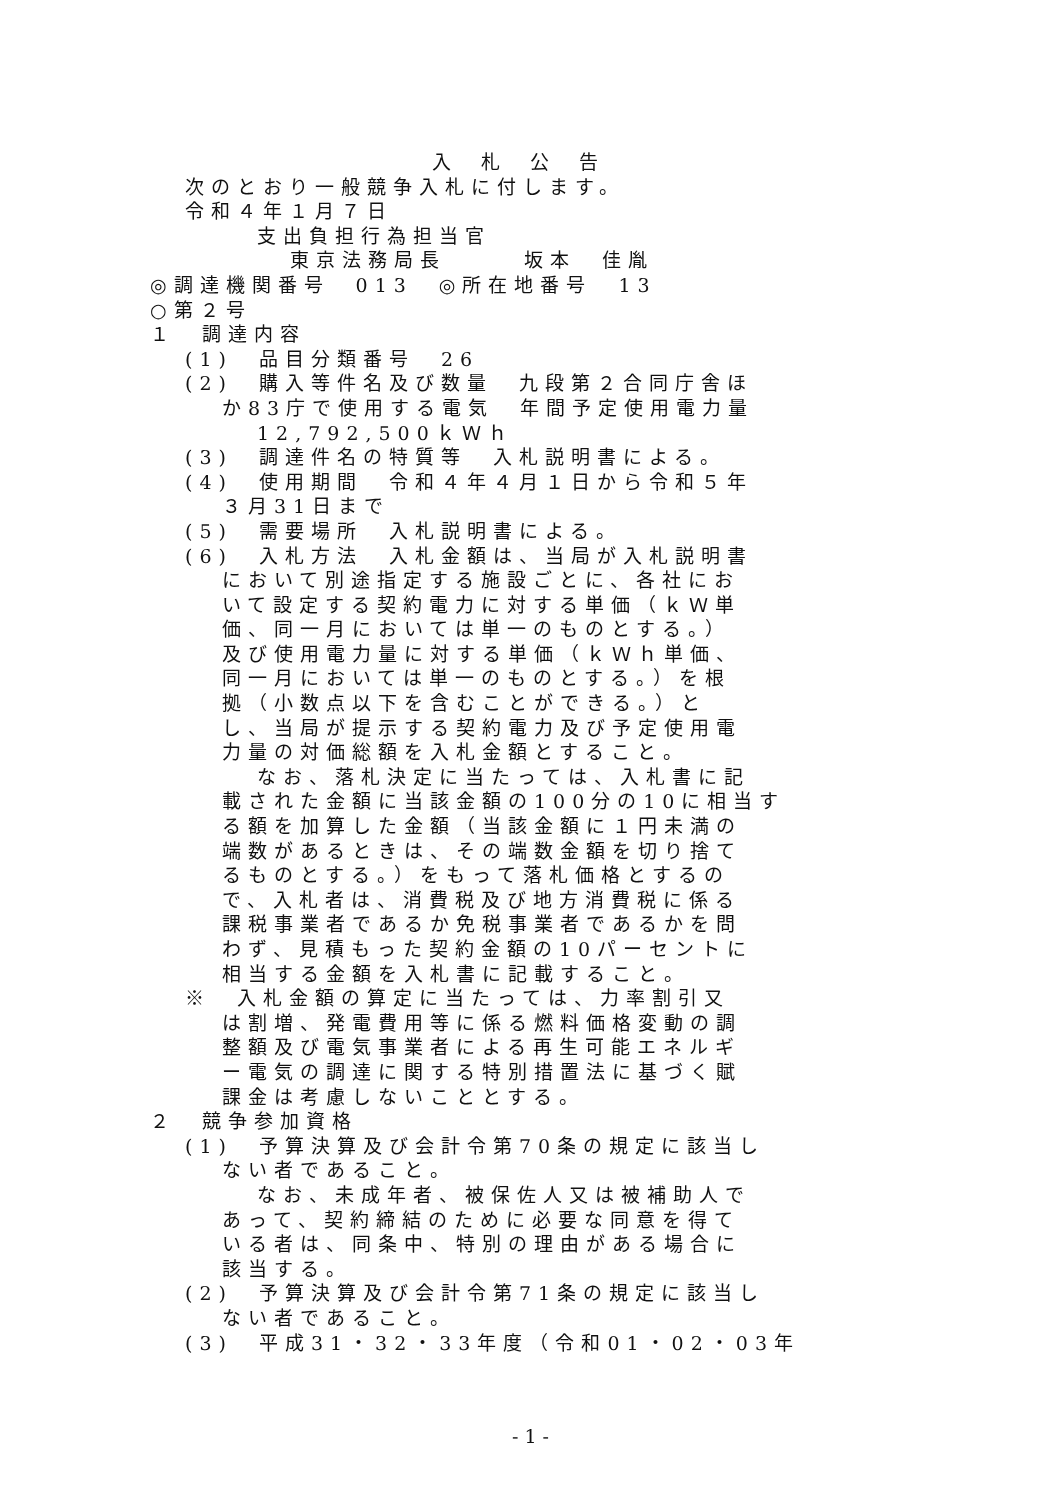入札公告
次のとおり一般競争入札に付します。
令和４年１月７日
支出負担行為担当官
東京法務局長　　　坂本　佳胤
◎調達機関番号　013　◎所在地番号　13
○第２号
１　調達内容
(1)　品目分類番号　26
(2)　購入等件名及び数量　九段第２合同庁舎ほ
か83庁で使用する電気　年間予定使用電力量
12,792,500ｋＷｈ
(3)　調達件名の特質等　入札説明書による。
(4)　使用期間　令和４年４月１日から令和５年
３月31日まで
(5)　需要場所　入札説明書による。
(6)　入札方法　入札金額は、当局が入札説明書
において別途指定する施設ごとに、各社にお
いて設定する契約電力に対する単価（ｋＷ単
価、同一月においては単一のものとする。）
及び使用電力量に対する単価（ｋＷｈ単価、
同一月においては単一のものとする。）を根
拠（小数点以下を含むことができる。）と
し、当局が提示する契約電力及び予定使用電
力量の対価総額を入札金額とすること。
なお、落札決定に当たっては、入札書に記
載された金額に当該金額の100分の10に相当す
る額を加算した金額（当該金額に１円未満の
端数があるときは、その端数金額を切り捨て
るものとする。）をもって落札価格とするの
で、入札者は、消費税及び地方消費税に係る
課税事業者であるか免税事業者であるかを問
わず、見積もった契約金額の10パーセントに
相当する金額を入札書に記載すること。
※　入札金額の算定に当たっては、力率割引又
は割増、発電費用等に係る燃料価格変動の調
整額及び電気事業者による再生可能エネルギ
ー電気の調達に関する特別措置法に基づく賦
課金は考慮しないこととする。
２　競争参加資格
(1)　予算決算及び会計令第70条の規定に該当し
ない者であること。
なお、未成年者、被保佐人又は被補助人で
あって、契約締結のために必要な同意を得て
いる者は、同条中、特別の理由がある場合に
該当する。
(2)　予算決算及び会計令第71条の規定に該当し
ない者であること。
(3)　平成31・32・33年度（令和01・02・03年
- 1 -